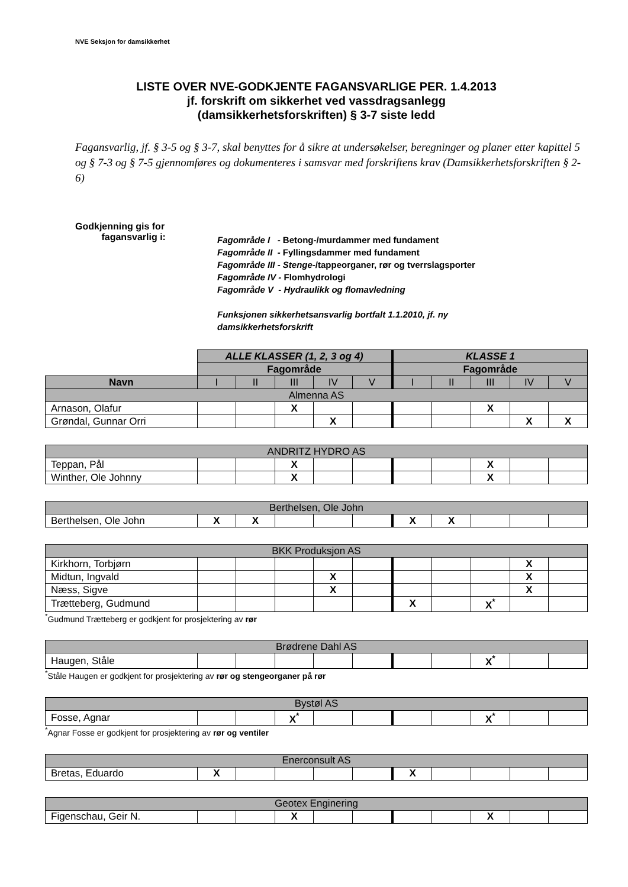NVE Seksjon for damsikkerhet
LISTE OVER NVE-GODKJENTE FAGANSVARLIGE PER. 1.4.2013
jf. forskrift om sikkerhet ved vassdragsanlegg
(damsikkerhetsforskriften) § 3-7 siste ledd
Fagansvarlig, jf. § 3-5 og § 3-7, skal benyttes for å sikre at undersøkelser, beregninger og planer etter kapittel 5 og § 7-3 og § 7-5 gjennomføres og dokumenteres i samsvar med forskriftens krav (Damsikkerhetsforskriften § 2-6)
Godkjenning gis for
fagansvarlig i:
Fagområde I - Betong-/murdammer med fundament
Fagområde II - Fyllingsdammer med fundament
Fagområde III - Stenge-/tappeorganer, rør og tverrslagsporter
Fagområde IV - Flomhydrologi
Fagområde V - Hydraulikk og flomavledning
Funksjonen sikkerhetsansvarlig bortfalt 1.1.2010, jf. ny
damsikkerhetsforskrift
| | ALLE KLASSER (1, 2, 3 og 4) | | | | | KLASSE 1 | | | | |
| | Fagområde | | | | | Fagområde | | | | |
| Navn | I | II | III | IV | V | I | II | III | IV | V |
| Almenna AS | | | | | | | | | | |
| Arnason, Olafur | | | X | | | | | X | | |
| Grøndal, Gunnar Orri | | | | X | | | | | X | X |
| ANDRITZ HYDRO AS | | | | | | | | | | |
| Teppan, Pål | | | X | | | | | X | | |
| Winther, Ole Johnny | | | X | | | | | X | | |
| Berthelsen, Ole John | | | | | | | | | | |
| Berthelsen, Ole John | X | X | | | | X | X | | | |
| BKK Produksjon AS | | | | | | | | | | |
| Kirkhorn, Torbjørn | | | | | | | | | X | |
| Midtun, Ingvald | | | | X | | | | | X | |
| Næss, Sigve | | | | X | | | | | X | |
| Trætteberg, Gudmund | | | | | | X | | X<sup>*</sup> | | |
<sup>*</sup> Gudmund Trætteberg er godkjent for prosjektering av rør
| Brødrene Dahl AS | | | | | | | | | | |
| Haugen, Ståle | | | | | | | | X<sup>*</sup> | | |
<sup>*</sup> Ståle Haugen er godkjent for prosjektering av rør og stengeorganer på rør
| Bystøl AS | | | | | | | | | | |
| Fosse, Agnar | | | X<sup>*</sup> | | | | | X<sup>*</sup> | | |
<sup>*</sup> Agnar Fosse er godkjent for prosjektering av rør og ventiler
| Enerconsult AS | | | | | | | | | | |
| Bretas, Eduardo | X | | | | | X | | | | |
| Geotex Enginering | | | | | | | | | | |
| Figenschau, Geir N. | | | X | | | | | X | | |